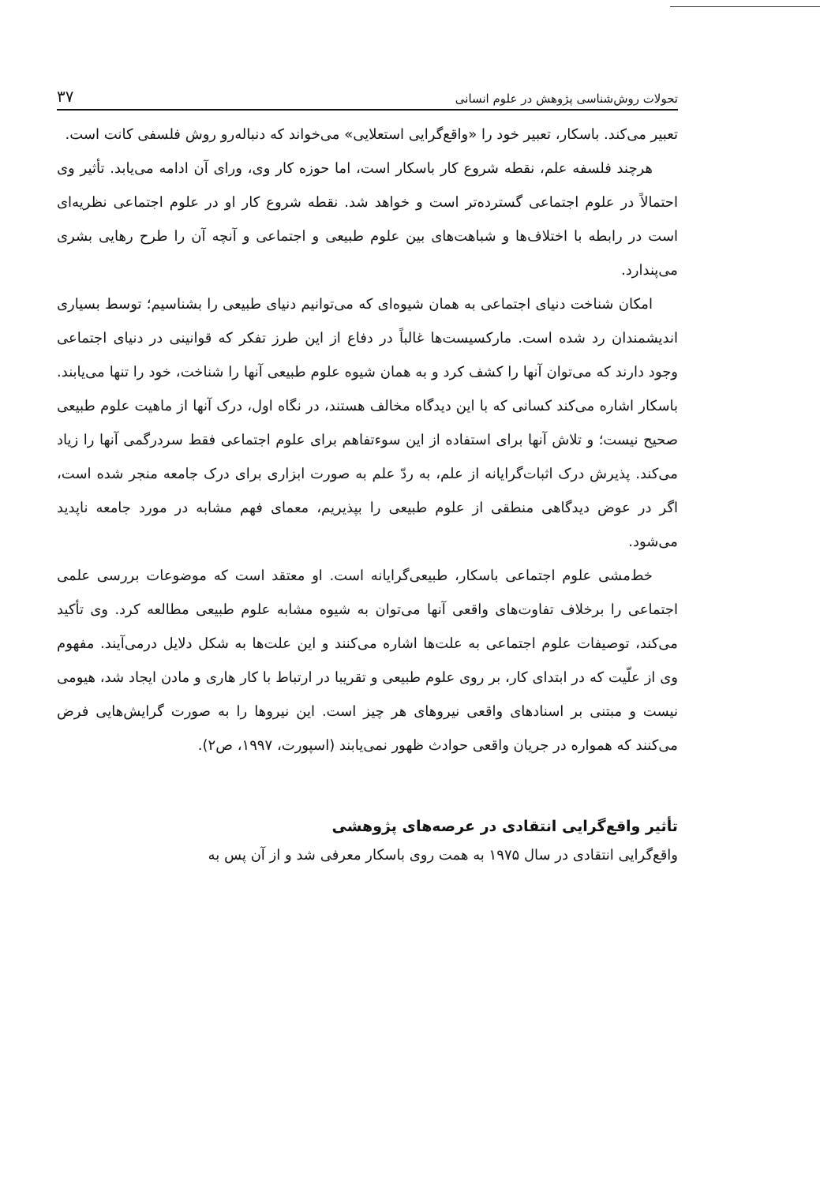تحولات روش‌شناسی پژوهش در علوم انسانی ۳۷
تعبیر می‌کند. باسکار، تعبیر خود را «واقع‌گرایی استعلایی» می‌خواند که دنباله‌رو روش فلسفی کانت است.
هرچند فلسفه علم، نقطه شروع کار باسکار است، اما حوزه کار وی، ورای آن ادامه می‌یابد. تأثیر وی احتمالاً در علوم اجتماعی گسترده‌تر است و خواهد شد. نقطه شروع کار او در علوم اجتماعی نظریه‌ای است در رابطه با اختلاف‌ها و شباهت‌های بین علوم طبیعی و اجتماعی و آنچه آن را طرح رهایی بشری می‌پندارد.
امکان شناخت دنیای اجتماعی به همان شیوه‌ای که می‌توانیم دنیای طبیعی را بشناسیم؛ توسط بسیاری اندیشمندان رد شده است. مارکسیست‌ها غالباً در دفاع از این طرز تفکر که قوانینی در دنیای اجتماعی وجود دارند که می‌توان آنها را کشف کرد و به همان شیوه علوم طبیعی آنها را شناخت، خود را تنها می‌یابند. باسکار اشاره می‌کند کسانی که با این دیدگاه مخالف هستند، در نگاه اول، درک آنها از ماهیت علوم طبیعی صحیح نیست؛ و تلاش آنها برای استفاده از این سوءتفاهم برای علوم اجتماعی فقط سردرگمی آنها را زیاد می‌کند. پذیرش درک اثبات‌گرایانه از علم، به ردّ علم به صورت ابزاری برای درک جامعه منجر شده است، اگر در عوض دیدگاهی منطقی از علوم طبیعی را بپذیریم، معمای فهم مشابه در مورد جامعه ناپدید می‌شود.
خط‌مشی علوم اجتماعی باسکار، طبیعی‌گرایانه است. او معتقد است که موضوعات بررسی علمی اجتماعی را برخلاف تفاوت‌های واقعی آنها می‌توان به شیوه مشابه علوم طبیعی مطالعه کرد. وی تأکید می‌کند، توصیفات علوم اجتماعی به علت‌ها اشاره می‌کنند و این علت‌ها به شکل دلایل درمی‌آیند. مفهوم وی از علّیت که در ابتدای کار، بر روی علوم طبیعی و تقریبا در ارتباط با کار هاری و مادن ایجاد شد، هیومی نیست و مبتنی بر اسنادهای واقعی نیروهای هر چیز است. این نیروها را به صورت گرایش‌هایی فرض می‌کنند که همواره در جریان واقعی حوادث ظهور نمی‌یابند (اسپورت، ۱۹۹۷، ص۲).
تأثیر واقع‌گرایی انتقادی در عرصه‌های پژوهشی
واقع‌گرایی انتقادی در سال ۱۹۷۵ به همت روی باسکار معرفی شد و از آن پس به